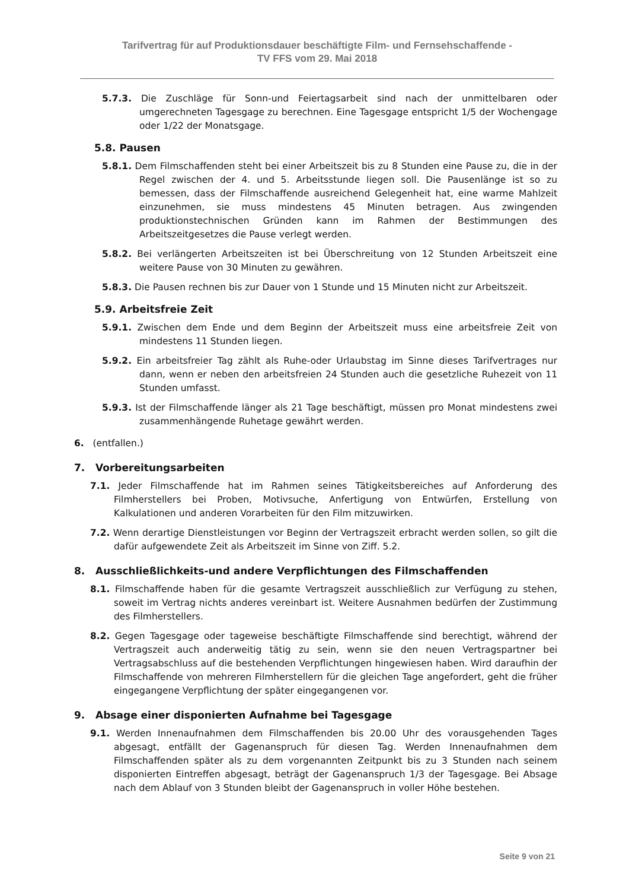Tarifvertrag für auf Produktionsdauer beschäftigte Film- und Fernsehschaffende -
TV FFS vom 29. Mai 2018
5.7.3. Die Zuschläge für Sonn-und Feiertagsarbeit sind nach der unmittelbaren oder umgerechneten Tagesgage zu berechnen. Eine Tagesgage entspricht 1/5 der Wochengage oder 1/22 der Monatsgage.
5.8. Pausen
5.8.1. Dem Filmschaffenden steht bei einer Arbeitszeit bis zu 8 Stunden eine Pause zu, die in der Regel zwischen der 4. und 5. Arbeitsstunde liegen soll. Die Pausenlänge ist so zu bemessen, dass der Filmschaffende ausreichend Gelegenheit hat, eine warme Mahlzeit einzunehmen, sie muss mindestens 45 Minuten betragen. Aus zwingenden produktionstechnischen Gründen kann im Rahmen der Bestimmungen des Arbeitszeitgesetzes die Pause verlegt werden.
5.8.2. Bei verlängerten Arbeitszeiten ist bei Überschreitung von 12 Stunden Arbeitszeit eine weitere Pause von 30 Minuten zu gewähren.
5.8.3. Die Pausen rechnen bis zur Dauer von 1 Stunde und 15 Minuten nicht zur Arbeitszeit.
5.9. Arbeitsfreie Zeit
5.9.1. Zwischen dem Ende und dem Beginn der Arbeitszeit muss eine arbeitsfreie Zeit von mindestens 11 Stunden liegen.
5.9.2. Ein arbeitsfreier Tag zählt als Ruhe-oder Urlaubstag im Sinne dieses Tarifvertrages nur dann, wenn er neben den arbeitsfreien 24 Stunden auch die gesetzliche Ruhezeit von 11 Stunden umfasst.
5.9.3. Ist der Filmschaffende länger als 21 Tage beschäftigt, müssen pro Monat mindestens zwei zusammenhängende Ruhetage gewährt werden.
6. (entfallen.)
7. Vorbereitungsarbeiten
7.1. Jeder Filmschaffende hat im Rahmen seines Tätigkeitsbereiches auf Anforderung des Filmherstellers bei Proben, Motivsuche, Anfertigung von Entwürfen, Erstellung von Kalkulationen und anderen Vorarbeiten für den Film mitzuwirken.
7.2. Wenn derartige Dienstleistungen vor Beginn der Vertragszeit erbracht werden sollen, so gilt die dafür aufgewendete Zeit als Arbeitszeit im Sinne von Ziff. 5.2.
8. Ausschließlichkeits-und andere Verpflichtungen des Filmschaffenden
8.1. Filmschaffende haben für die gesamte Vertragszeit ausschließlich zur Verfügung zu stehen, soweit im Vertrag nichts anderes vereinbart ist. Weitere Ausnahmen bedürfen der Zustimmung des Filmherstellers.
8.2. Gegen Tagesgage oder tageweise beschäftigte Filmschaffende sind berechtigt, während der Vertragszeit auch anderweitig tätig zu sein, wenn sie den neuen Vertragspartner bei Vertragsabschluss auf die bestehenden Verpflichtungen hingewiesen haben. Wird daraufhin der Filmschaffende von mehreren Filmherstellern für die gleichen Tage angefordert, geht die früher eingegangene Verpflichtung der später eingegangenen vor.
9. Absage einer disponierten Aufnahme bei Tagesgage
9.1. Werden Innenaufnahmen dem Filmschaffenden bis 20.00 Uhr des vorausgehenden Tages abgesagt, entfällt der Gagenanspruch für diesen Tag. Werden Innenaufnahmen dem Filmschaffenden später als zu dem vorgenannten Zeitpunkt bis zu 3 Stunden nach seinem disponierten Eintreffen abgesagt, beträgt der Gagenanspruch 1/3 der Tagesgage. Bei Absage nach dem Ablauf von 3 Stunden bleibt der Gagenanspruch in voller Höhe bestehen.
Seite 9 von 21